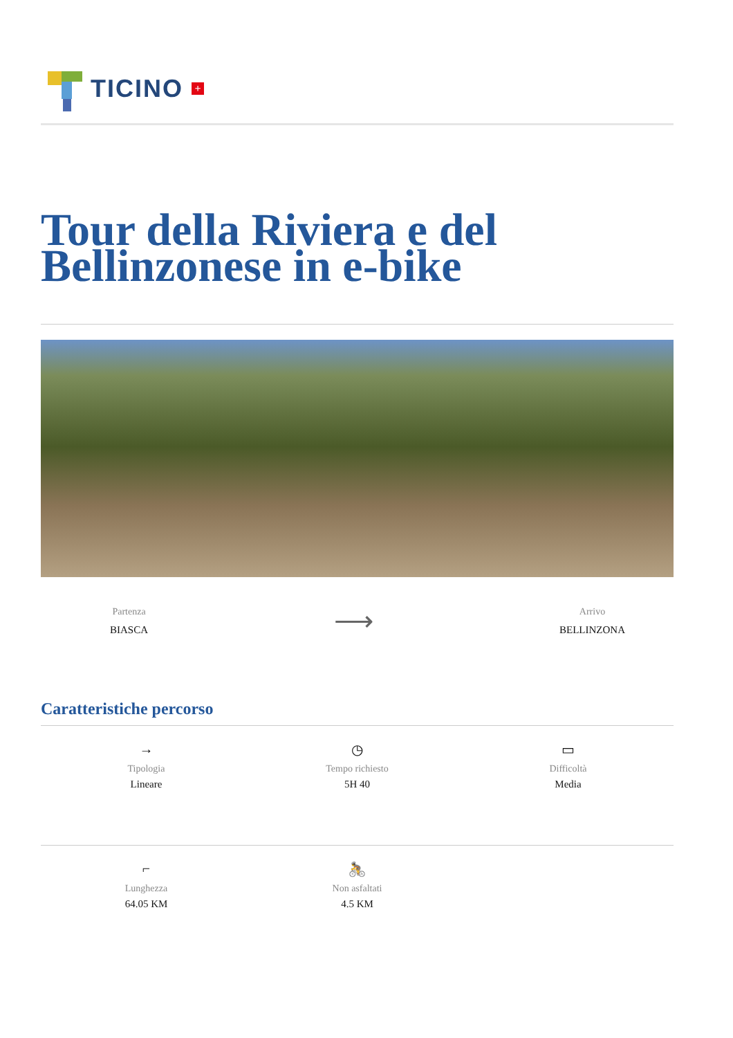TICINO +
Tour della Riviera e del Bellinzonese in e-bike
Partenza
BIASCA
⟶
Arrivo
BELLINZONA
Caratteristiche percorso
→
Tipologia
Lineare
◷
Tempo richiesto
5H 40
▭
Difficoltà
Media
⌐
Lunghezza
64.05 KM
🚴
Non asfaltati
4.5 KM